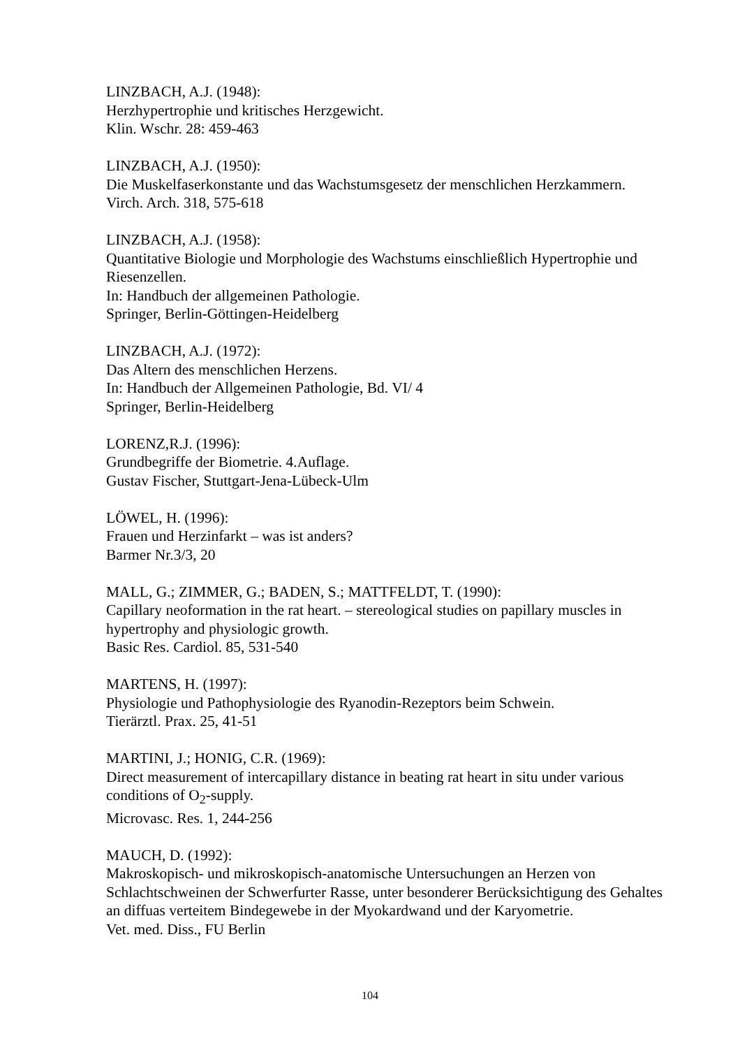LINZBACH, A.J. (1948):
Herzhypertrophie und kritisches Herzgewicht.
Klin. Wschr. 28: 459-463
LINZBACH, A.J. (1950):
Die Muskelfaserkonstante und das Wachstumsgesetz der menschlichen Herzkammern.
Virch. Arch. 318, 575-618
LINZBACH, A.J. (1958):
Quantitative Biologie und Morphologie des Wachstums einschließlich Hypertrophie und Riesenzellen.
In: Handbuch der allgemeinen Pathologie.
Springer, Berlin-Göttingen-Heidelberg
LINZBACH, A.J. (1972):
Das Altern des menschlichen Herzens.
In: Handbuch der Allgemeinen Pathologie, Bd. VI/ 4
Springer, Berlin-Heidelberg
LORENZ,R.J. (1996):
Grundbegriffe der Biometrie. 4.Auflage.
Gustav Fischer, Stuttgart-Jena-Lübeck-Ulm
LÖWEL, H. (1996):
Frauen und Herzinfarkt – was ist anders?
Barmer Nr.3/3, 20
MALL, G.; ZIMMER, G.; BADEN, S.; MATTFELDT, T. (1990):
Capillary neoformation in the rat heart. – stereological studies on papillary muscles in hypertrophy and physiologic growth.
Basic Res. Cardiol. 85, 531-540
MARTENS, H. (1997):
Physiologie und Pathophysiologie des Ryanodin-Rezeptors beim Schwein.
Tierärztl. Prax. 25, 41-51
MARTINI, J.; HONIG, C.R. (1969):
Direct measurement of intercapillary distance in beating rat heart in situ under various conditions of O<sub>2</sub>-supply.
Microvasc. Res. 1, 244-256
MAUCH, D. (1992):
Makroskopisch- und mikroskopisch-anatomische Untersuchungen an Herzen von Schlachtschweinen der Schwerfurter Rasse, unter besonderer Berücksichtigung des Gehaltes an diffuas verteitem Bindegewebe in der Myokardwand und der Karyometrie.
Vet. med. Diss., FU Berlin
104